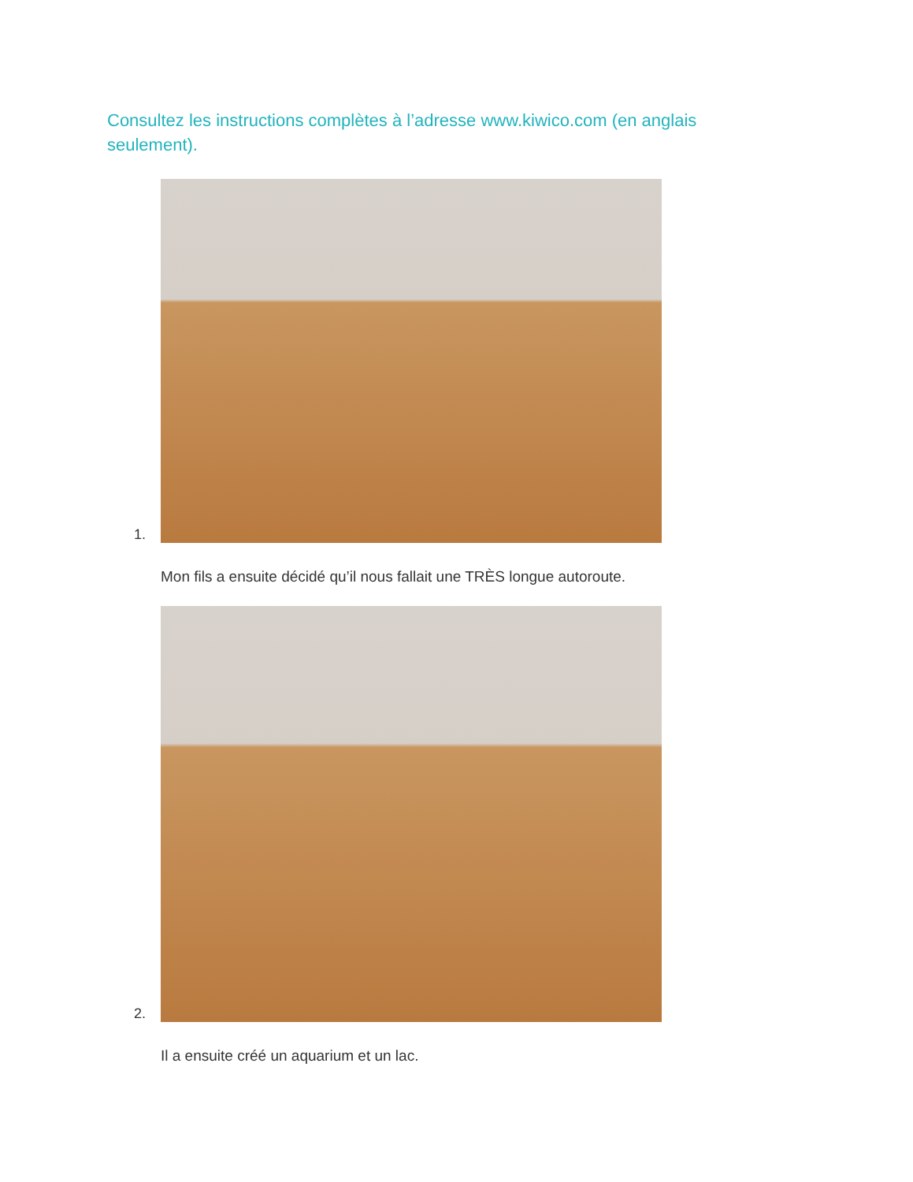Consultez les instructions complètes à l’adresse www.kiwico.com (en anglais seulement).
1.
Mon fils a ensuite décidé qu’il nous fallait une TRÈS longue autoroute.
2.
Il a ensuite créé un aquarium et un lac.